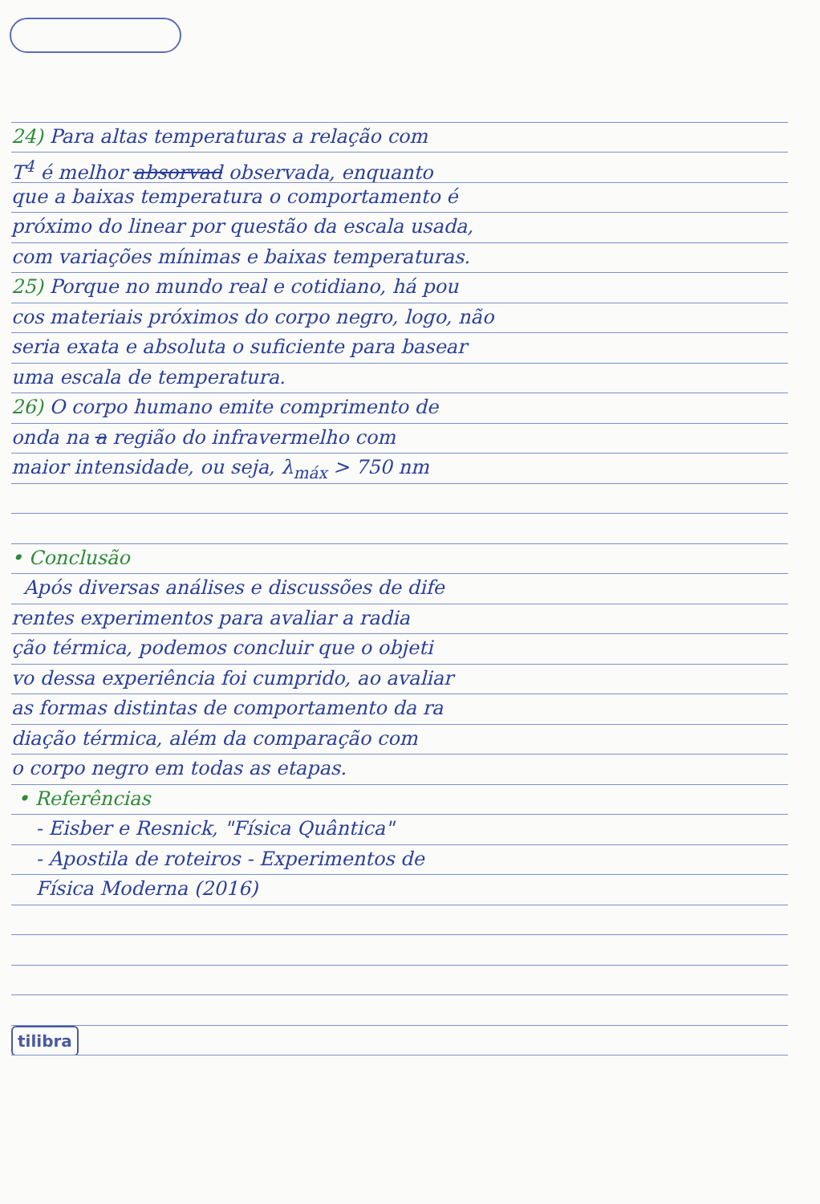24) Para altas temperaturas a relação com
T<sup>4</sup> é melhor absorvad observada, enquanto
que a baixas temperatura o comportamento é
próximo do linear por questão da escala usada,
com variações mínimas e baixas temperaturas.
25) Porque no mundo real e cotidiano, há pou
cos materiais próximos do corpo negro, logo, não
seria exata e absoluta o suficiente para basear
uma escala de temperatura.
26) O corpo humano emite comprimento de
onda na a região do infravermelho com
maior intensidade, ou seja, λ<sub>máx</sub> > 750 nm
• Conclusão
Após diversas análises e discussões de dife
rentes experimentos para avaliar a radia
ção térmica, podemos concluir que o objeti
vo dessa experiência foi cumprido, ao avaliar
as formas distintas de comportamento da ra
diação térmica, além da comparação com
o corpo negro em todas as etapas.
• Referências
- Eisber e Resnick, "Física Quântica"
- Apostila de roteiros - Experimentos de
Física Moderna (2016)
tilibra